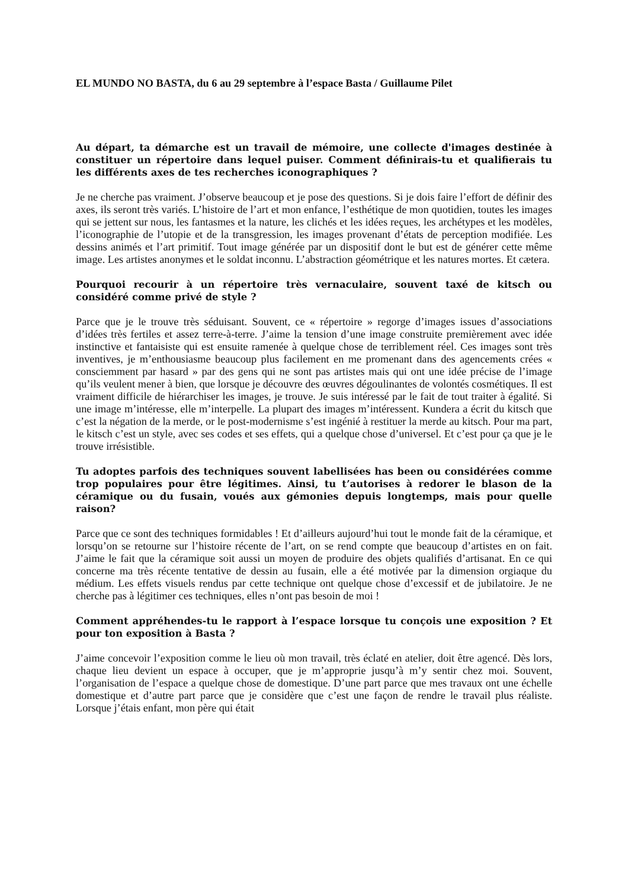EL MUNDO NO BASTA, du 6 au 29 septembre à l’espace Basta / Guillaume Pilet
Au départ, ta démarche est un travail de mémoire, une collecte d'images destinée à constituer un répertoire dans lequel puiser. Comment définirais-tu et qualifierais tu les différents axes de tes recherches iconographiques ?
Je ne cherche pas vraiment. J’observe beaucoup et je pose des questions. Si je dois faire l’effort de définir des axes, ils seront très variés. L’histoire de l’art et mon enfance, l’esthétique de mon quotidien, toutes les images qui se jettent sur nous, les fantasmes et la nature, les clichés et les idées reçues, les archétypes et les modèles, l’iconographie de l’utopie et de la transgression, les images provenant d’états de perception modifiée. Les dessins animés et l’art primitif. Tout image générée par un dispositif dont le but est de générer cette même image. Les artistes anonymes et le soldat inconnu. L’abstraction géométrique et les natures mortes. Et cætera.
Pourquoi recourir à un répertoire très vernaculaire, souvent taxé de kitsch ou considéré comme privé de style ?
Parce que je le trouve très séduisant. Souvent, ce « répertoire » regorge d’images issues d’associations d’idées très fertiles et assez terre-à-terre. J’aime la tension d’une image construite premièrement avec idée instinctive et fantaisiste qui est ensuite ramenée à quelque chose de terriblement réel. Ces images sont très inventives, je m’enthousiasme beaucoup plus facilement en me promenant dans des agencements crées « consciemment par hasard » par des gens qui ne sont pas artistes mais qui ont une idée précise de l’image qu’ils veulent mener à bien, que lorsque je découvre des œuvres dégoulinantes de volontés cosmétiques. Il est vraiment difficile de hiérarchiser les images, je trouve. Je suis intéressé par le fait de tout traiter à égalité. Si une image m’intéresse, elle m’interpelle. La plupart des images m’intéressent. Kundera a écrit du kitsch que c’est la négation de la merde, or le post-modernisme s’est ingénié à restituer la merde au kitsch. Pour ma part, le kitsch c’est un style, avec ses codes et ses effets, qui a quelque chose d’universel. Et c’est pour ça que je le trouve irrésistible.
Tu adoptes parfois des techniques souvent labellisées has been ou considérées comme trop populaires pour être légitimes. Ainsi, tu t’autorises à redorer le blason de la céramique ou du fusain, voués aux gémonies depuis longtemps, mais pour quelle raison?
Parce que ce sont des techniques formidables ! Et d’ailleurs aujourd’hui tout le monde fait de la céramique, et lorsqu’on se retourne sur l’histoire récente de l’art, on se rend compte que beaucoup d’artistes en on fait. J’aime le fait que la céramique soit aussi un moyen de produire des objets qualifiés d’artisanat. En ce qui concerne ma très récente tentative de dessin au fusain, elle a été motivée par la dimension orgiaque du médium. Les effets visuels rendus par cette technique ont quelque chose d’excessif et de jubilatoire. Je ne cherche pas à légitimer ces techniques, elles n’ont pas besoin de moi !
Comment appréhendes-tu le rapport à l’espace lorsque tu conçois une exposition ? Et pour ton exposition à Basta ?
J’aime concevoir l’exposition comme le lieu où mon travail, très éclaté en atelier, doit être agencé. Dès lors, chaque lieu devient un espace à occuper, que je m’approprie jusqu’à m’y sentir chez moi. Souvent, l’organisation de l’espace a quelque chose de domestique. D’une part parce que mes travaux ont une échelle domestique et d’autre part parce que je considère que c’est une façon de rendre le travail plus réaliste. Lorsque j’étais enfant, mon père qui était